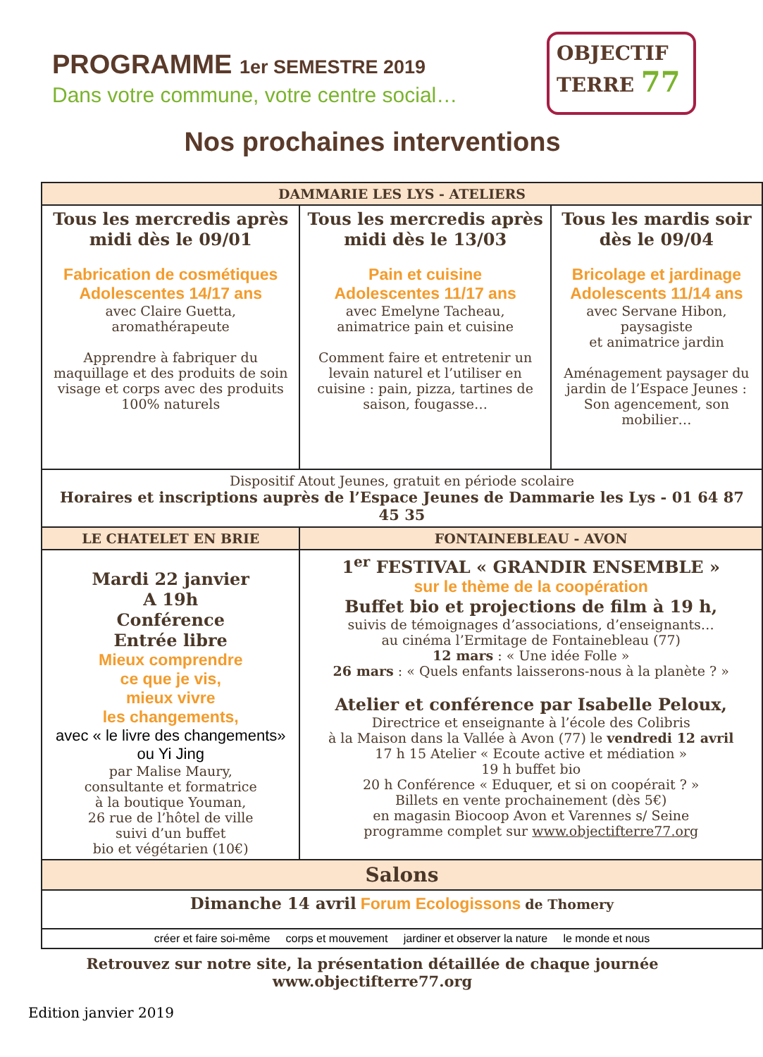PROGRAMME 1er SEMESTRE 2019
Dans votre commune, votre centre social…
OBJECTIF
TERRE 77
Nos prochaines interventions
| DAMMARIE LES LYS - ATELIERS | | |
| --- | --- | --- |
| Tous les mercredis après midi dès le 09/01 Fabrication de cosmétiques Adolescentes 14/17 ans avec Claire Guetta, aromathérapeute Apprendre à fabriquer du maquillage et des produits de soin visage et corps avec des produits 100% naturels | Tous les mercredis après midi dès le 13/03 Pain et cuisine Adolescentes 11/17 ans avec Emelyne Tacheau, animatrice pain et cuisine Comment faire et entretenir un levain naturel et l’utiliser en cuisine : pain, pizza, tartines de saison, fougasse… | Tous les mardis soir dès le 09/04 Bricolage et jardinage Adolescents 11/14 ans avec Servane Hibon, paysagiste et animatrice jardin Aménagement paysager du jardin de l’Espace Jeunes : Son agencement, son mobilier… |
| Dispositif Atout Jeunes, gratuit en période scolaire Horaires et inscriptions auprès de l’Espace Jeunes de Dammarie les Lys - 01 64 87 45 35 | | |
| LE CHATELET EN BRIE | FONTAINEBLEAU - AVON | |
| Mardi 22 janvier A 19h Conférence Entrée libre Mieux comprendre ce que je vis, mieux vivre les changements, avec « le livre des changements» ou Yi Jing par Malise Maury, consultante et formatrice à la boutique Youman, 26 rue de l’hôtel de ville suivi d’un buffet bio et végétarien (10€) | 1<sup>er</sup> FESTIVAL « GRANDIR ENSEMBLE » sur le thème de la coopération Buffet bio et projections de film à 19 h, suivis de témoignages d’associations, d’enseignants… au cinéma l’Ermitage de Fontainebleau (77) 12 mars : « Une idée Folle » 26 mars : « Quels enfants laisserons-nous à la planète ? » Atelier et conférence par Isabelle Peloux, Directrice et enseignante à l’école des Colibris à la Maison dans la Vallée à Avon (77) le vendredi 12 avril 17 h 15 Atelier « Ecoute active et médiation » 19 h buffet bio 20 h Conférence « Eduquer, et si on coopérait ? » Billets en vente prochainement (dès 5€) en magasin Biocoop Avon et Varennes s/ Seine programme complet sur www.objectifterre77.org | |
| Salons | | |
| Dimanche 14 avril Forum Ecologissons de Thomery | | |
| créer et faire soi-même corps et mouvement jardiner et observer la nature le monde et nous | | |
Retrouvez sur notre site, la présentation détaillée de chaque journée
www.objectifterre77.org
Edition janvier 2019